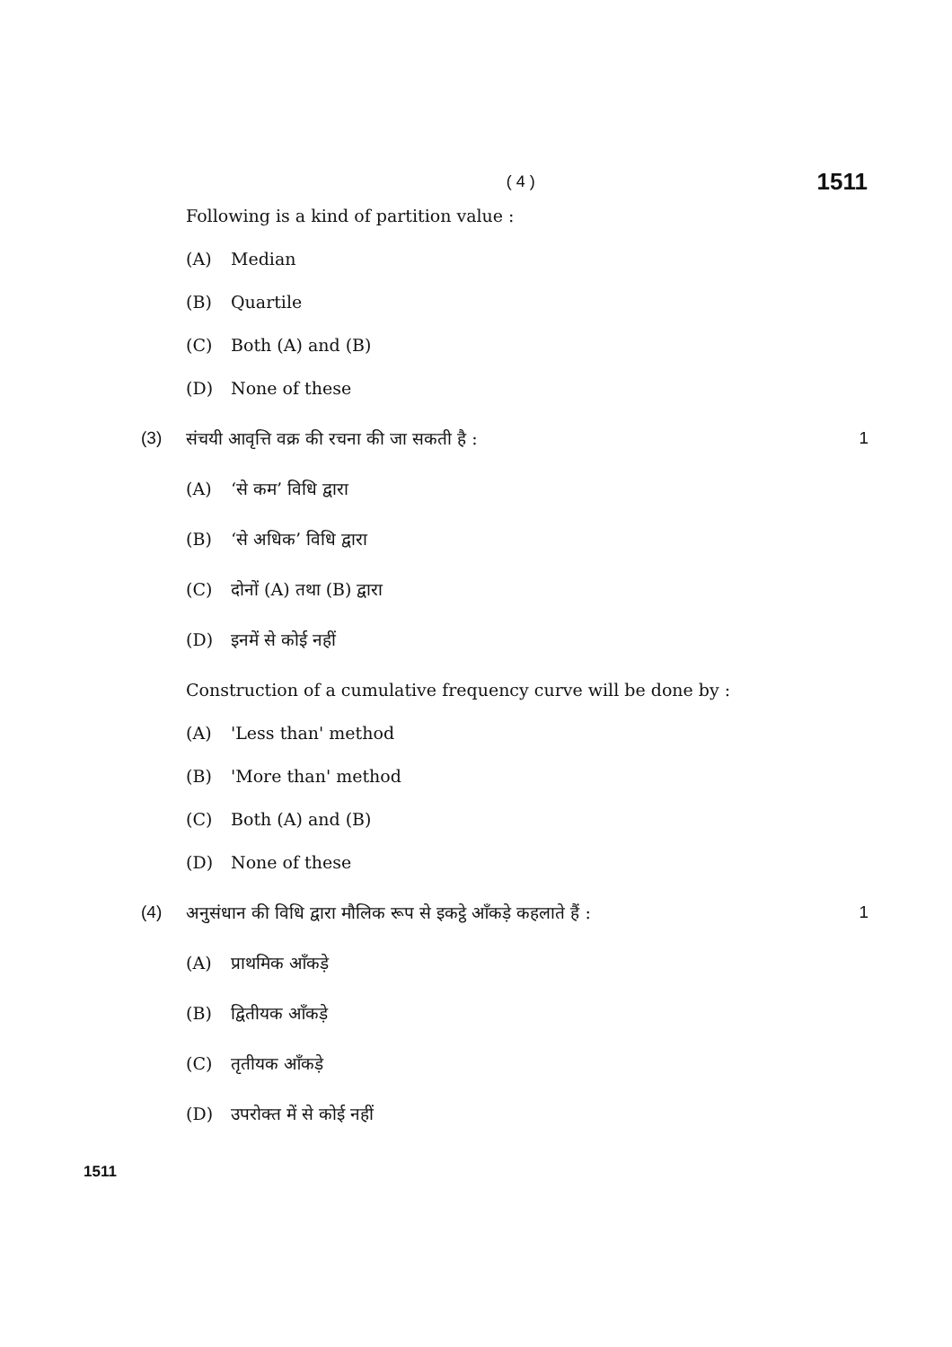( 4 )
1511
Following is a kind of partition value :
(A) Median
(B) Quartile
(C) Both (A) and (B)
(D) None of these
(3) संचयी आवृत्ति वक्र की रचना की जा सकती है : 1
(A) ‘से कम’ विधि द्वारा
(B) ‘से अधिक’ विधि द्वारा
(C) दोनों (A) तथा (B) द्वारा
(D) इनमें से कोई नहीं
Construction of a cumulative frequency curve will be done by :
(A) 'Less than' method
(B) 'More than' method
(C) Both (A) and (B)
(D) None of these
(4) अनुसंधान की विधि द्वारा मौलिक रूप से इकट्ठे आँकड़े कहलाते हैं : 1
(A) प्राथमिक आँकड़े
(B) द्वितीयक आँकड़े
(C) तृतीयक आँकड़े
(D) उपरोक्त में से कोई नहीं
1511